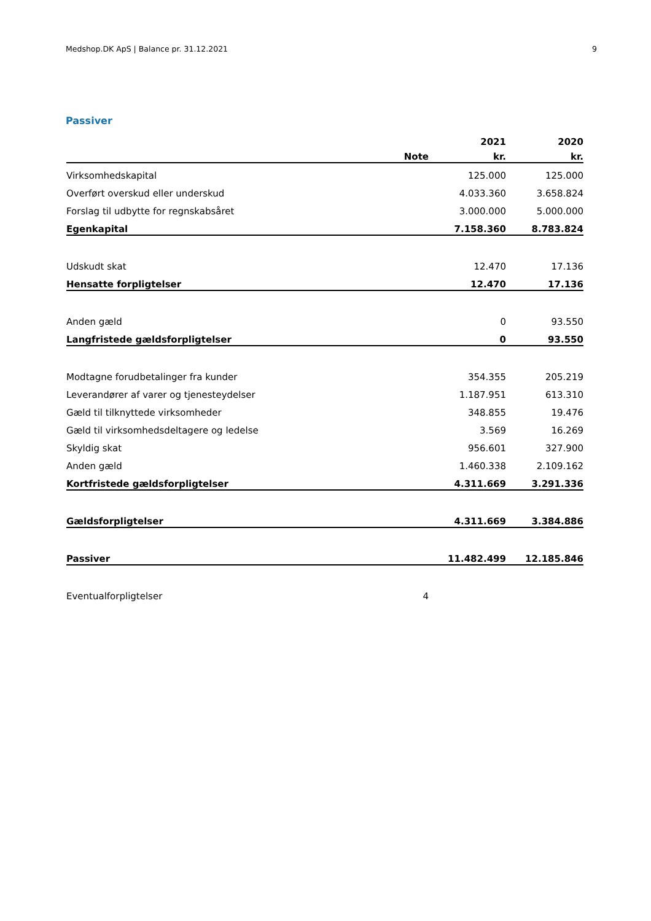Medshop.DK ApS | Balance pr. 31.12.2021 9
Passiver
| | | 2021 | 2020 |
| --- | --- | --- | --- |
| | Note | kr. | kr. |
| Virksomhedskapital | | 125.000 | 125.000 |
| Overført overskud eller underskud | | 4.033.360 | 3.658.824 |
| Forslag til udbytte for regnskabsåret | | 3.000.000 | 5.000.000 |
| Egenkapital | | 7.158.360 | 8.783.824 |
| Udskudt skat | | 12.470 | 17.136 |
| Hensatte forpligtelser | | 12.470 | 17.136 |
| Anden gæld | | 0 | 93.550 |
| Langfristede gældsforpligtelser | | 0 | 93.550 |
| Modtagne forudbetalinger fra kunder | | 354.355 | 205.219 |
| Leverandører af varer og tjenesteydelser | | 1.187.951 | 613.310 |
| Gæld til tilknyttede virksomheder | | 348.855 | 19.476 |
| Gæld til virksomhedsdeltagere og ledelse | | 3.569 | 16.269 |
| Skyldig skat | | 956.601 | 327.900 |
| Anden gæld | | 1.460.338 | 2.109.162 |
| Kortfristede gældsforpligtelser | | 4.311.669 | 3.291.336 |
| Gældsforpligtelser | | 4.311.669 | 3.384.886 |
| Passiver | | 11.482.499 | 12.185.846 |
| Eventualforpligtelser | 4 | | |